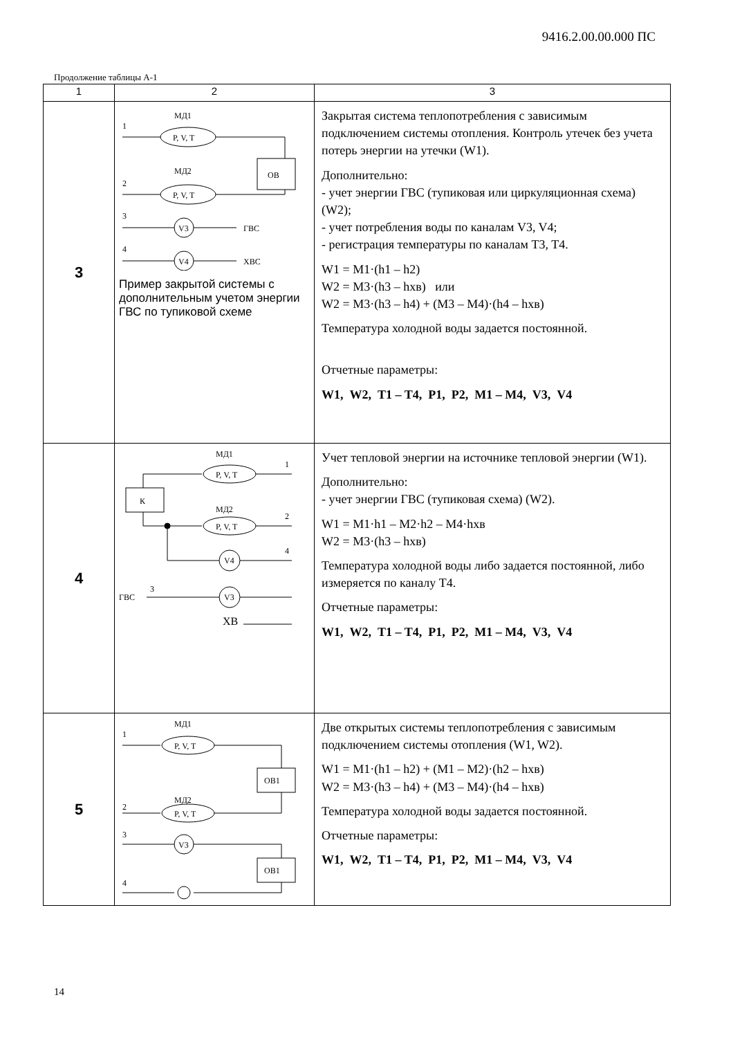9416.2.00.00.000 ПС
Продолжение таблицы А-1
| 1 | 2 | 3 |
| --- | --- | --- |
| 3 | МД1 1 P, V, T ОВ МД2 2 P, V, T 3 V3 ГВС 4 V4 ХВС Пример закрытой системы с дополнительным учетом энергии ГВС по тупиковой схеме | Закрытая система теплопотребления с зависимым подключением системы отопления. Контроль утечек без учета потерь энергии на утечки (W1). Дополнительно: - учет энергии ГВС (тупиковая или циркуляционная схема) (W2); - учет потребления воды по каналам V3, V4; - регистрация температуры по каналам T3, T4. W1 = M1·(h1 – h2) W2 = M3·(h3 – hхв) или W2 = M3·(h3 – h4) + (M3 – M4)·(h4 – hхв) Температура холодной воды задается постоянной. Отчетные параметры: W1, W2, T1 – T4, P1, P2, M1 – M4, V3, V4 |
| 4 | МД1 1 P, V, T К МД2 2 P, V, T V4 4 ГВС 3 V3 ХВ | Учет тепловой энергии на источнике тепловой энергии (W1). Дополнительно: - учет энергии ГВС (тупиковая схема) (W2). W1 = M1·h1 – M2·h2 – M4·hхв W2 = M3·(h3 – hхв) Температура холодной воды либо задается постоянной, либо измеряется по каналу T4. Отчетные параметры: W1, W2, T1 – T4, P1, P2, M1 – M4, V3, V4 |
| 5 | МД1 1 P, V, T ОВ1 МД2 2 P, V, T 3 V3 ОВ1 4 | Две открытых системы теплопотребления с зависимым подключением системы отопления (W1, W2). W1 = M1·(h1 – h2) + (M1 – M2)·(h2 – hхв) W2 = M3·(h3 – h4) + (M3 – M4)·(h4 – hхв) Температура холодной воды задается постоянной. Отчетные параметры: W1, W2, T1 – T4, P1, P2, M1 – M4, V3, V4 |
14